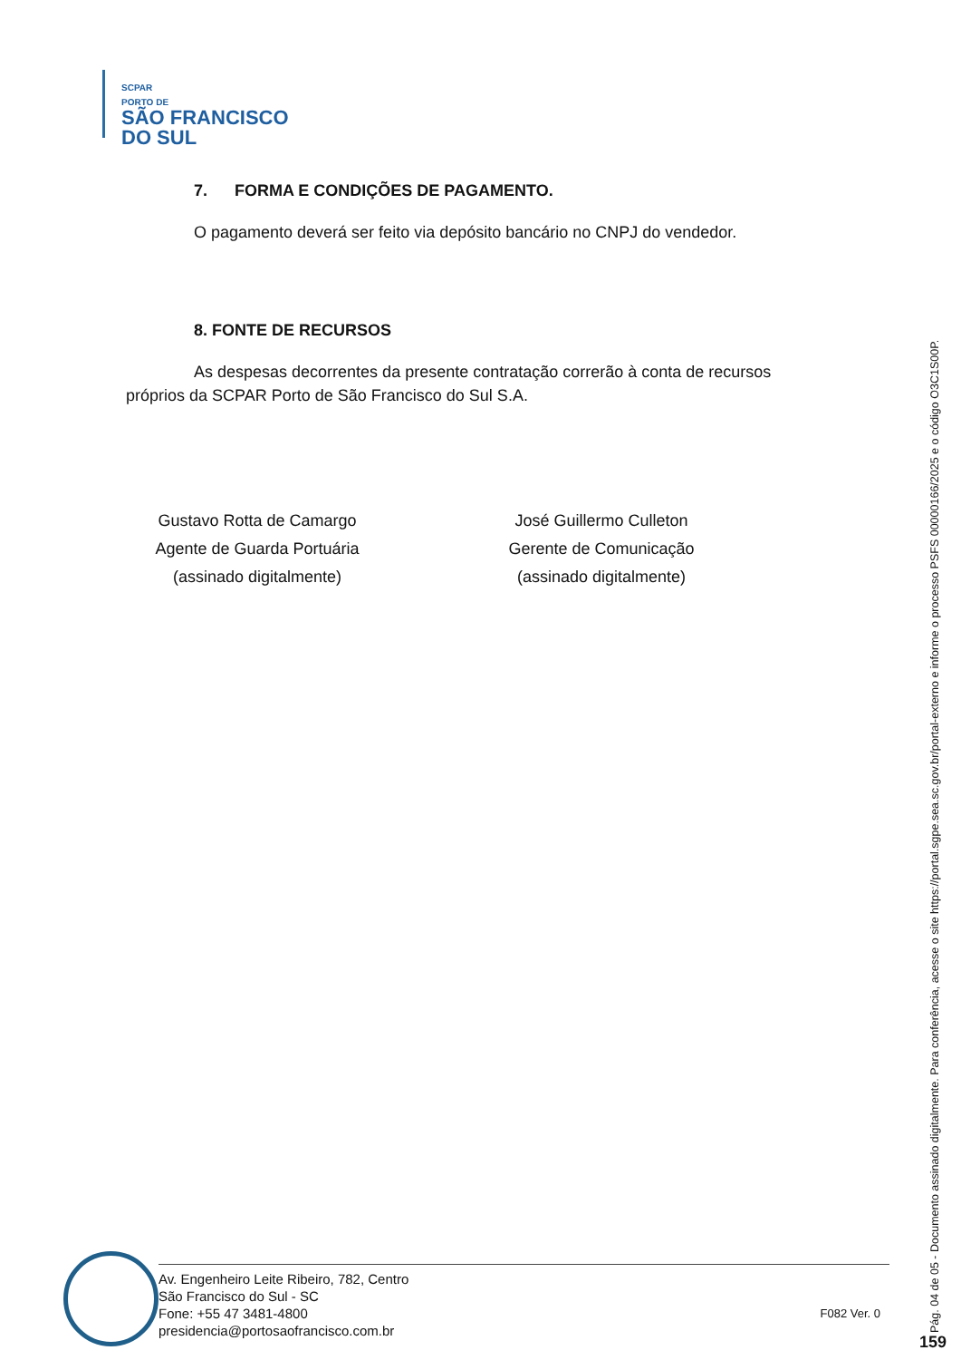SCPAR
PORTO DE
SÃO FRANCISCO
DO SUL
7. FORMA E CONDIÇÕES DE PAGAMENTO.
O pagamento deverá ser feito via depósito bancário no CNPJ do vendedor.
8. FONTE DE RECURSOS
As despesas decorrentes da presente contratação correrão à conta de recursos próprios da SCPAR Porto de São Francisco do Sul S.A.
Gustavo Rotta de Camargo
Agente de Guarda Portuária
(assinado digitalmente)
José Guillermo Culleton
Gerente de Comunicação
(assinado digitalmente)
Av. Engenheiro Leite Ribeiro, 782, Centro
São Francisco do Sul - SC
Fone: +55 47 3481-4800
presidencia@portosaofrancisco.com.br
F082 Ver. 0
Pág. 04 de 05 - Documento assinado digitalmente. Para conferência, acesse o site https://portal.sgpe.sea.sc.gov.br/portal-externo e informe o processo PSFS 00000166/2025 e o código O3C1S00P.
159